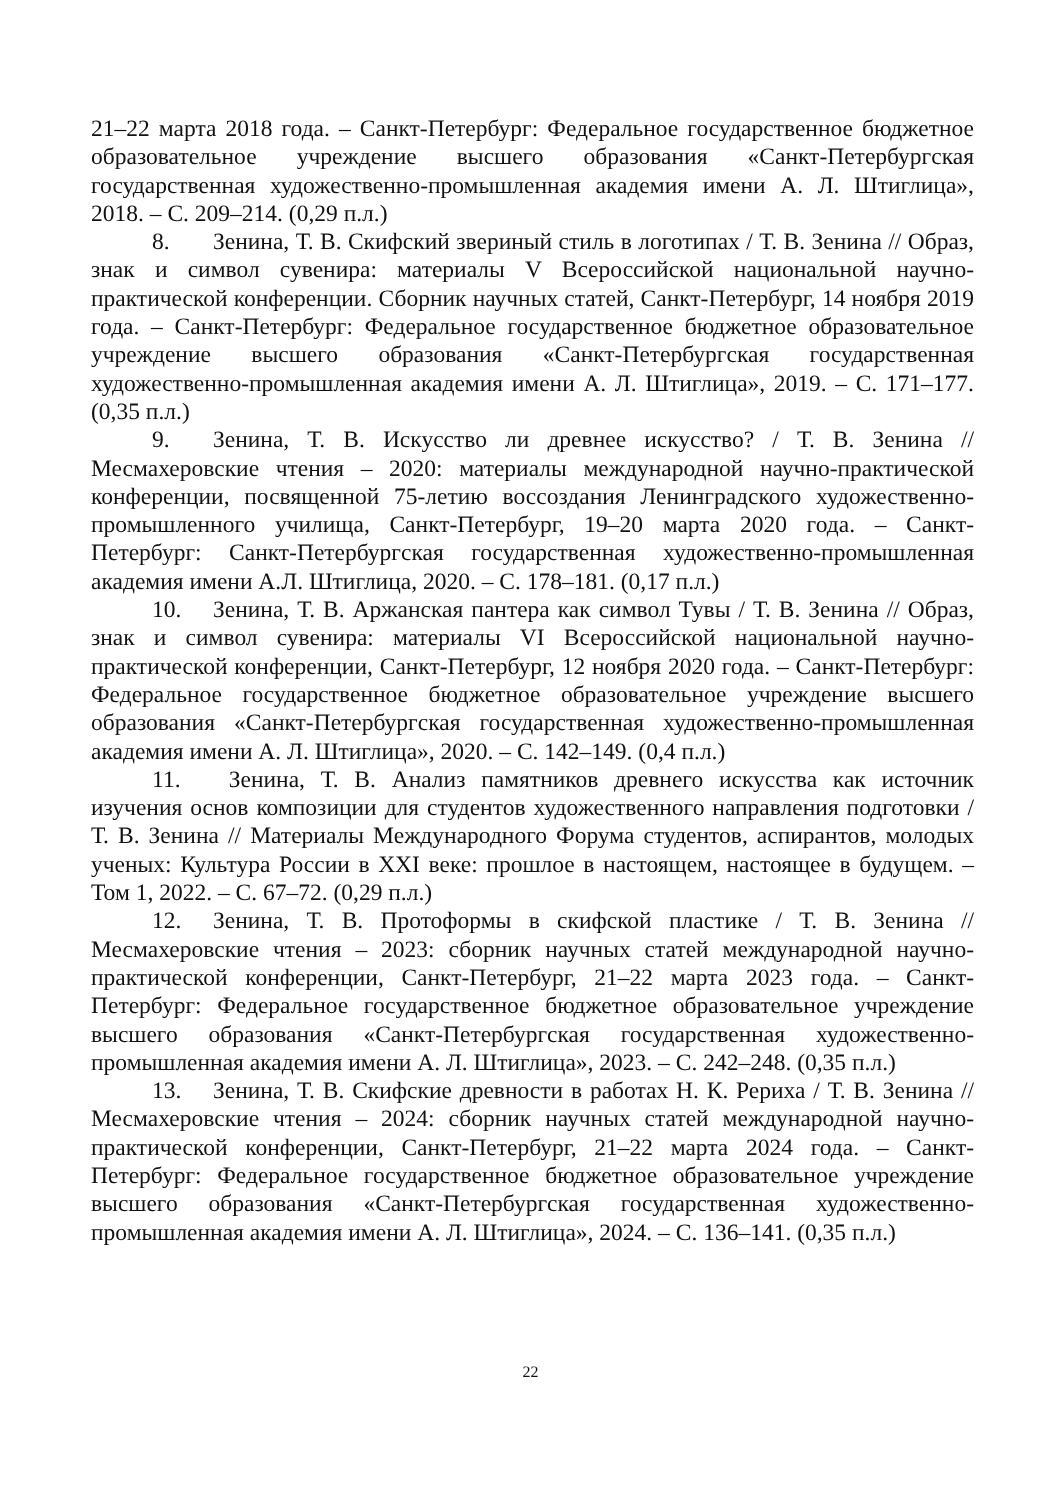21–22 марта 2018 года. – Санкт-Петербург: Федеральное государственное бюджетное образовательное учреждение высшего образования «Санкт-Петербургская государственная художественно-промышленная академия имени А. Л. Штиглица», 2018. – С. 209–214. (0,29 п.л.)
8. Зенина, Т. В. Скифский звериный стиль в логотипах / Т. В. Зенина // Образ, знак и символ сувенира: материалы V Всероссийской национальной научно-практической конференции. Сборник научных статей, Санкт-Петербург, 14 ноября 2019 года. – Санкт-Петербург: Федеральное государственное бюджетное образовательное учреждение высшего образования «Санкт-Петербургская государственная художественно-промышленная академия имени А. Л. Штиглица», 2019. – С. 171–177. (0,35 п.л.)
9. Зенина, Т. В. Искусство ли древнее искусство? / Т. В. Зенина // Месмахеровские чтения – 2020: материалы международной научно-практической конференции, посвященной 75-летию воссоздания Ленинградского художественно-промышленного училища, Санкт-Петербург, 19–20 марта 2020 года. – Санкт-Петербург: Санкт-Петербургская государственная художественно-промышленная академия имени А.Л. Штиглица, 2020. – С. 178–181. (0,17 п.л.)
10. Зенина, Т. В. Аржанская пантера как символ Тувы / Т. В. Зенина // Образ, знак и символ сувенира: материалы VI Всероссийской национальной научно-практической конференции, Санкт-Петербург, 12 ноября 2020 года. – Санкт-Петербург: Федеральное государственное бюджетное образовательное учреждение высшего образования «Санкт-Петербургская государственная художественно-промышленная академия имени А. Л. Штиглица», 2020. – С. 142–149. (0,4 п.л.)
11. Зенина, Т. В. Анализ памятников древнего искусства как источник изучения основ композиции для студентов художественного направления подготовки / Т. В. Зенина // Материалы Международного Форума студентов, аспирантов, молодых ученых: Культура России в XXI веке: прошлое в настоящем, настоящее в будущем. – Том 1, 2022. – С. 67–72. (0,29 п.л.)
12. Зенина, Т. В. Протоформы в скифской пластике / Т. В. Зенина // Месмахеровские чтения – 2023: сборник научных статей международной научно-практической конференции, Санкт-Петербург, 21–22 марта 2023 года. – Санкт-Петербург: Федеральное государственное бюджетное образовательное учреждение высшего образования «Санкт-Петербургская государственная художественно-промышленная академия имени А. Л. Штиглица», 2023. – С. 242–248. (0,35 п.л.)
13. Зенина, Т. В. Скифские древности в работах Н. К. Рериха / Т. В. Зенина // Месмахеровские чтения – 2024: сборник научных статей международной научно-практической конференции, Санкт-Петербург, 21–22 марта 2024 года. – Санкт-Петербург: Федеральное государственное бюджетное образовательное учреждение высшего образования «Санкт-Петербургская государственная художественно-промышленная академия имени А. Л. Штиглица», 2024. – С. 136–141. (0,35 п.л.)
22